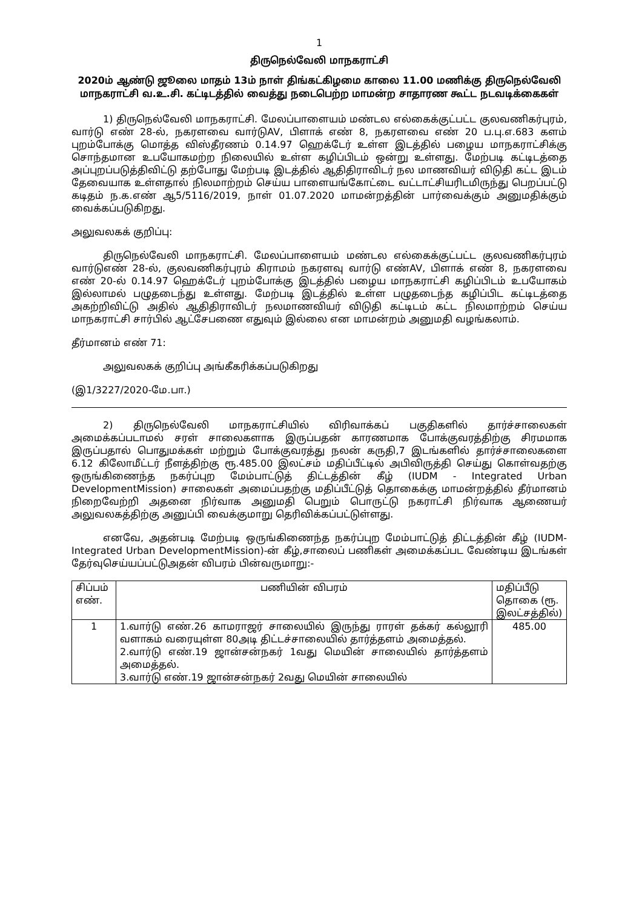1
திருநெல்வேலி மாநகராட்சி
2020ம் ஆண்டு ஜூலை மாதம் 13ம் நாள் திங்கட்கிழமை காலை 11.00 மணிக்கு திருநெல்வேலி மாநகராட்சி வ.உ.சி. கட்டிடத்தில் வைத்து நடைபெற்ற மாமன்ற சாதாரண கூட்ட நடவடிக்கைகள்
1) திருநெல்வேலி மாநகராட்சி. மேலப்பாளையம் மண்டல எல்கைக்குட்பட்ட குலவணிகர்புரம், வார்டு எண் 28-ல், நகரளவை வார்டுAV, பிளாக் எண் 8, நகரளவை எண் 20 ப.பு.எ.683 களம் புறம்போக்கு மொத்த விஸ்தீரணம் 0.14.97 ஹெக்டேர் உள்ள இடத்தில் பழைய மாநகராட்சிக்கு சொந்தமான உபயோகமற்ற நிலையில் உள்ள கழிப்பிடம் ஒன்று உள்ளது. மேற்படி கட்டிடத்தை அப்புறப்படுத்திவிட்டு தற்போது மேற்படி இடத்தில் ஆதிதிராவிடர் நல மாணவியர் விடுதி கட்ட இடம் தேவையாக உள்ளதால் நிலமாற்றம் செய்ய பாளையங்கோட்டை வட்டாட்சியரிடமிருந்து பெறப்பட்டு கடிதம் ந.க.எண் ஆ5/5116/2019, நாள் 01.07.2020 மாமன்றத்தின் பார்வைக்கும் அனுமதிக்கும் வைக்கப்படுகிறது.
அலுவலகக் குறிப்பு:
திருநெல்வேலி மாநகராட்சி. மேலப்பாளையம் மண்டல எல்கைக்குட்பட்ட குலவணிகர்புரம் வார்டுஎண் 28-ல், குலவணிகர்புரம் கிராமம் நகரளவு வார்டு எண்AV, பிளாக் எண் 8, நகரளவை எண் 20-ல் 0.14.97 ஹெக்டேர் புறம்போக்கு இடத்தில் பழைய மாநகராட்சி கழிப்பிடம் உபயோகம் இல்லாமல் பழுதடைந்து உள்ளது. மேற்படி இடத்தில் உள்ள பழுதடைந்த கழிப்பிட கட்டிடத்தை அகற்றிவிட்டு அதில் ஆதிதிராவிடர் நலமாணவியர் விடுதி கட்டிடம் கட்ட நிலமாற்றம் செய்ய மாநகராட்சி சார்பில் ஆட்சேபணை எதுவும் இல்லை என மாமன்றம் அனுமதி வழங்கலாம்.
தீர்மானம் எண் 71:
அலுவலகக் குறிப்பு அங்கீகரிக்கப்படுகிறது
(இ1/3227/2020-மே.பா.)
2) திருநெல்வேலி மாநகராட்சியில் விரிவாக்கப் பகுதிகளில் தார்ச்சாலைகள் அமைக்கப்படாமல் சரள் சாலைகளாக இருப்பதன் காரணமாக போக்குவரத்திற்கு சிரமமாக இருப்பதால் பொதுமக்கள் மற்றும் போக்குவரத்து நலன் கருதி,7 இடங்களில் தார்ச்சாலைகளை 6.12 கிலோமீட்டர் நீளத்திற்கு ரூ.485.00 இலட்சம் மதிப்பீட்டில் அபிவிருத்தி செய்து கொள்வதற்கு ஒருங்கிணைந்த நகர்ப்புற மேம்பாட்டுத் திட்டத்தின் கீழ் (IUDM - Integrated Urban DevelopmentMission) சாலைகள் அமைப்பதற்கு மதிப்பீட்டுத் தொகைக்கு மாமன்றத்தில் தீர்மானம் நிறைவேற்றி அதனை நிர்வாக அனுமதி பெறும் பொருட்டு நகராட்சி நிர்வாக ஆணையர் அலுவலகத்திற்கு அனுப்பி வைக்குமாறு தெரிவிக்கப்பட்டுள்ளது.
எனவே, அதன்படி மேற்படி ஒருங்கிணைந்த நகர்ப்புற மேம்பாட்டுத் திட்டத்தின் கீழ் (IUDM-Integrated Urban DevelopmentMission)-ன் கீழ்,சாலைப் பணிகள் அமைக்கப்பட வேண்டிய இடங்கள் தேர்வுசெய்யப்பட்டுஅதன் விபரம் பின்வருமாறு:-
| சிப்பம் எண். | பணியின் விபரம் | மதிப்பீடு தொகை (ரூ. இலட்சத்தில்) |
| --- | --- | --- |
| 1 | 1.வார்டு எண்.26 காமராஜர் சாலையில் இருந்து ராரள் தக்கர் கல்லூரி வளாகம் வரையுள்ள 80அடி திட்டச்சாலையில் தார்த்தளம் அமைத்தல். 2.வார்டு எண்.19 ஜான்சன்நகர் 1வது மெயின் சாலையில் தார்த்தளம் அமைத்தல். 3.வார்டு எண்.19 ஜான்சன்நகர் 2வது மெயின் சாலையில் | 485.00 |